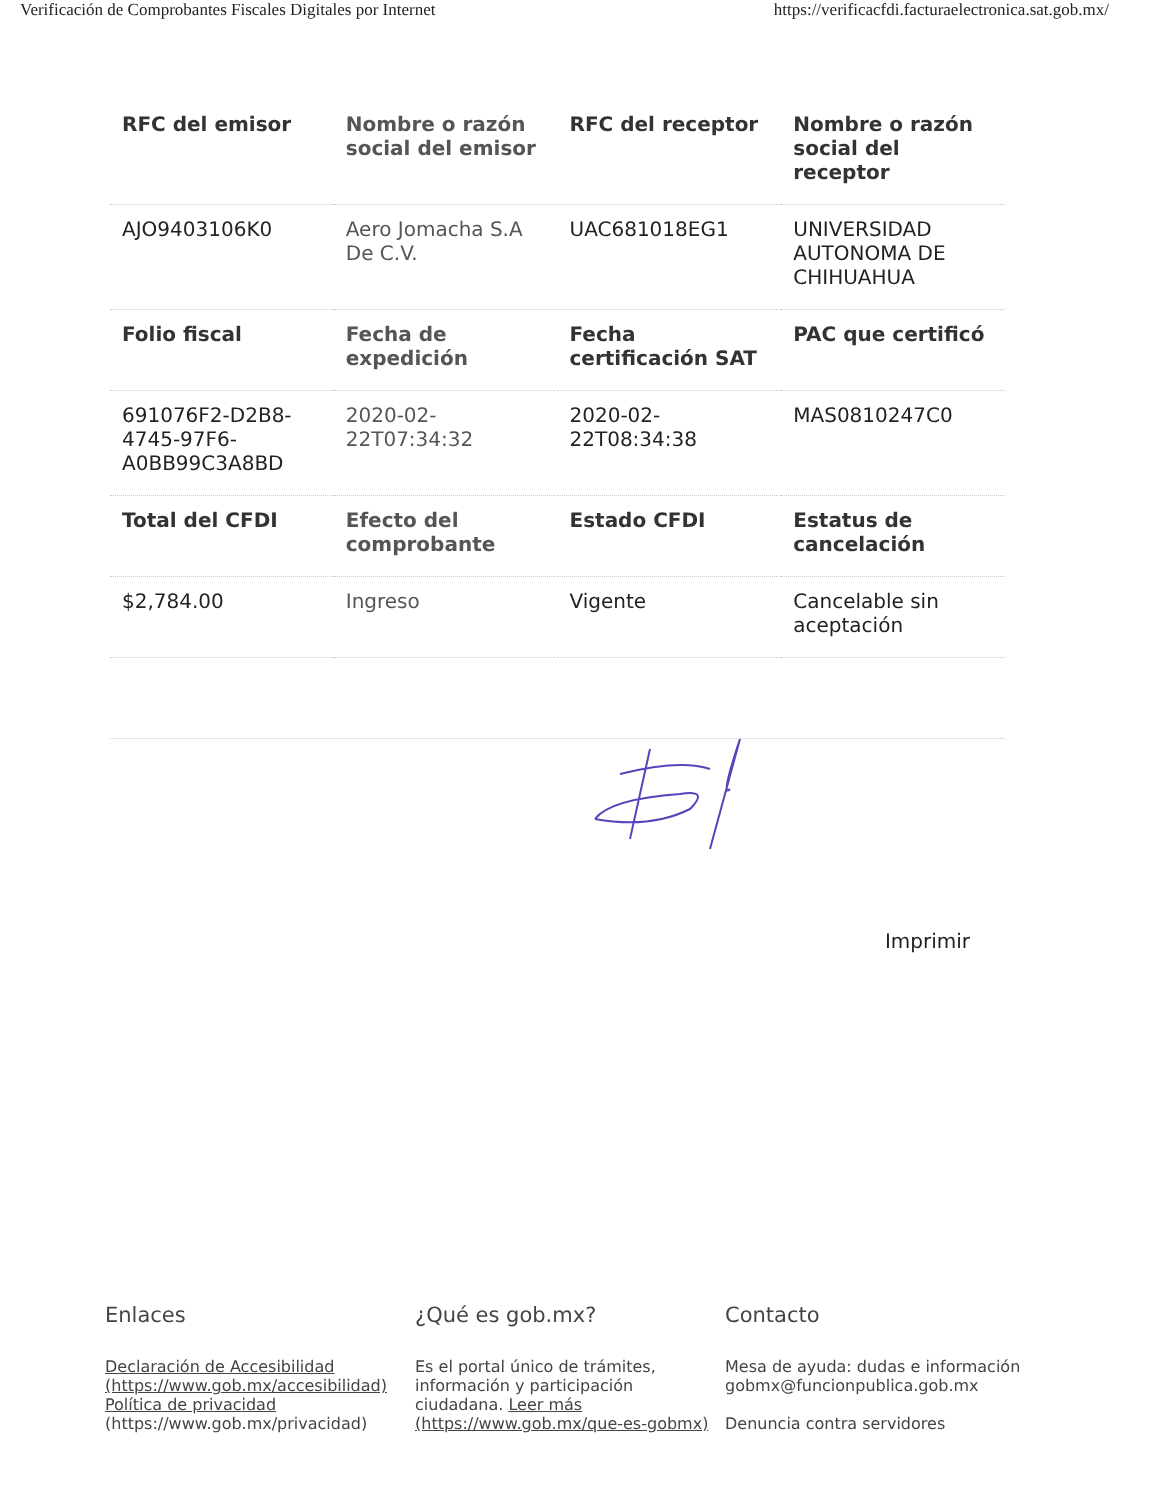Verificación de Comprobantes Fiscales Digitales por Internet https://verificacfdi.facturaelectronica.sat.gob.mx/
| RFC del emisor | Nombre o razón social del emisor | RFC del receptor | Nombre o razón social del receptor |
| --- | --- | --- | --- |
| AJO9403106K0 | Aero Jomacha S.A De C.V. | UAC681018EG1 | UNIVERSIDAD AUTONOMA DE CHIHUAHUA |
| Folio fiscal | Fecha de expedición | Fecha certificación SAT | PAC que certificó |
| 691076F2-D2B8-4745-97F6-A0BB99C3A8BD | 2020-02-22T07:34:32 | 2020-02-22T08:34:38 | MAS0810247C0 |
| Total del CFDI | Efecto del comprobante | Estado CFDI | Estatus de cancelación |
| $2,784.00 | Ingreso | Vigente | Cancelable sin aceptación |
Imprimir
Enlaces
Declaración de Accesibilidad (https://www.gob.mx/accesibilidad)
Política de privacidad (https://www.gob.mx/privacidad)
¿Qué es gob.mx?
Es el portal único de trámites, información y participación ciudadana. Leer más (https://www.gob.mx/que-es-gobmx)
Contacto
Mesa de ayuda: dudas e información gobmx@funcionpublica.gob.mx
Denuncia contra servidores